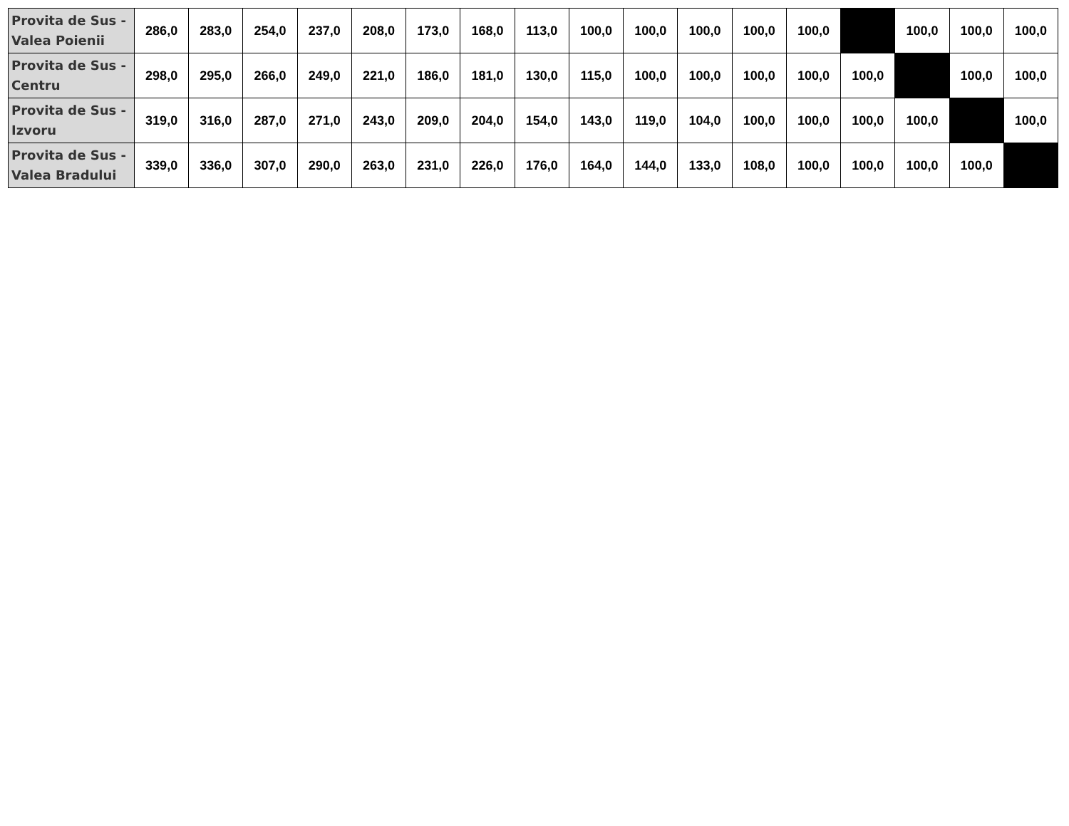| Provita de Sus - Valea Poienii | 286,0 | 283,0 | 254,0 | 237,0 | 208,0 | 173,0 | 168,0 | 113,0 | 100,0 | 100,0 | 100,0 | 100,0 | 100,0 | | 100,0 | 100,0 | 100,0 |
| Provita de Sus - Centru | 298,0 | 295,0 | 266,0 | 249,0 | 221,0 | 186,0 | 181,0 | 130,0 | 115,0 | 100,0 | 100,0 | 100,0 | 100,0 | 100,0 | | 100,0 | 100,0 |
| Provita de Sus - Izvoru | 319,0 | 316,0 | 287,0 | 271,0 | 243,0 | 209,0 | 204,0 | 154,0 | 143,0 | 119,0 | 104,0 | 100,0 | 100,0 | 100,0 | 100,0 | | 100,0 |
| Provita de Sus - Valea Bradului | 339,0 | 336,0 | 307,0 | 290,0 | 263,0 | 231,0 | 226,0 | 176,0 | 164,0 | 144,0 | 133,0 | 108,0 | 100,0 | 100,0 | 100,0 | 100,0 | |